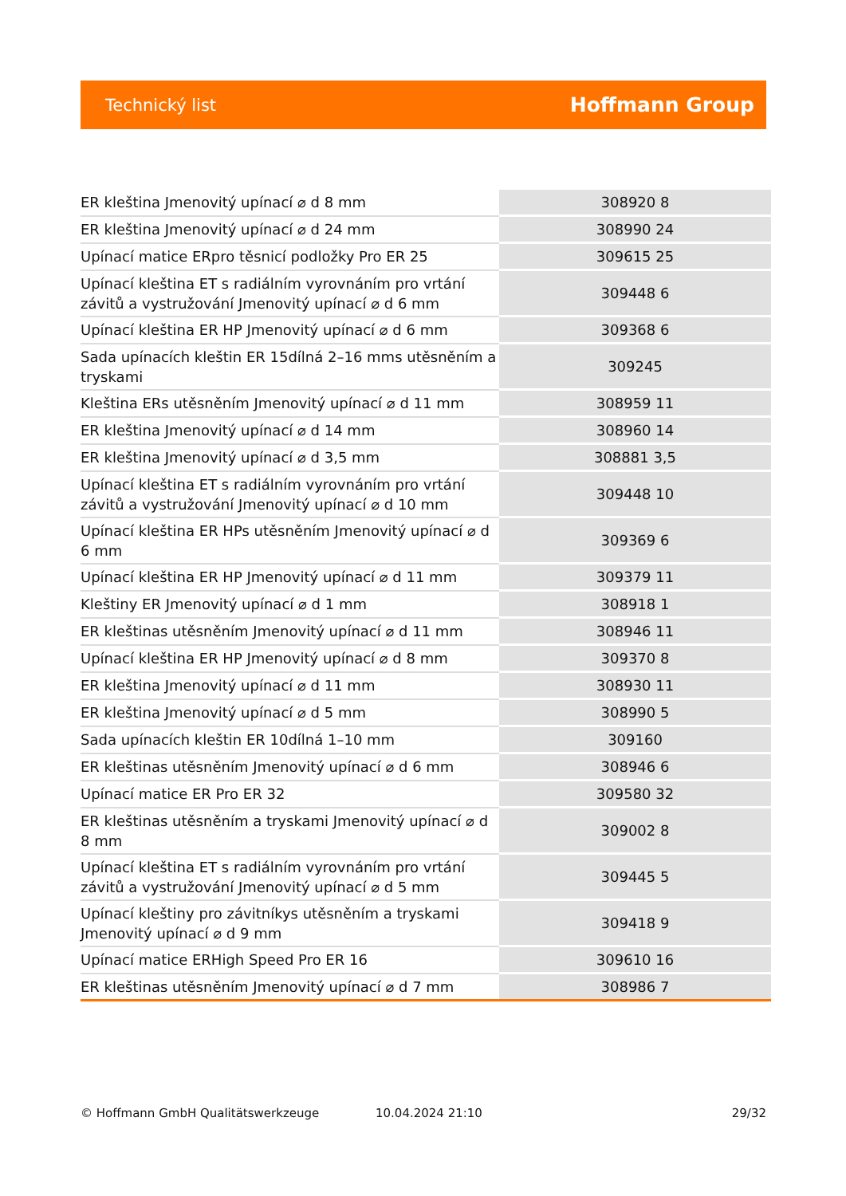Technický list Hoffmann Group
| ER kleština Jmenovitý upínací ⌀ d 8 mm | 308920 8 |
| ER kleština Jmenovitý upínací ⌀ d 24 mm | 308990 24 |
| Upínací matice ERpro těsnicí podložky Pro ER 25 | 309615 25 |
| Upínací kleština ET s radiálním vyrovnáním pro vrtání závitů a vystružování Jmenovitý upínací ⌀ d 6 mm | 309448 6 |
| Upínací kleština ER HP Jmenovitý upínací ⌀ d 6 mm | 309368 6 |
| Sada upínacích kleštin ER 15dílná 2–16 mms utěsněním a tryskami | 309245 |
| Kleština ERs utěsněním Jmenovitý upínací ⌀ d 11 mm | 308959 11 |
| ER kleština Jmenovitý upínací ⌀ d 14 mm | 308960 14 |
| ER kleština Jmenovitý upínací ⌀ d 3,5 mm | 308881 3,5 |
| Upínací kleština ET s radiálním vyrovnáním pro vrtání závitů a vystružování Jmenovitý upínací ⌀ d 10 mm | 309448 10 |
| Upínací kleština ER HPs utěsněním Jmenovitý upínací ⌀ d 6 mm | 309369 6 |
| Upínací kleština ER HP Jmenovitý upínací ⌀ d 11 mm | 309379 11 |
| Kleštiny ER Jmenovitý upínací ⌀ d 1 mm | 308918 1 |
| ER kleštinas utěsněním Jmenovitý upínací ⌀ d 11 mm | 308946 11 |
| Upínací kleština ER HP Jmenovitý upínací ⌀ d 8 mm | 309370 8 |
| ER kleština Jmenovitý upínací ⌀ d 11 mm | 308930 11 |
| ER kleština Jmenovitý upínací ⌀ d 5 mm | 308990 5 |
| Sada upínacích kleštin ER 10dílná 1–10 mm | 309160 |
| ER kleštinas utěsněním Jmenovitý upínací ⌀ d 6 mm | 308946 6 |
| Upínací matice ER Pro ER 32 | 309580 32 |
| ER kleštinas utěsněním a tryskami Jmenovitý upínací ⌀ d 8 mm | 309002 8 |
| Upínací kleština ET s radiálním vyrovnáním pro vrtání závitů a vystružování Jmenovitý upínací ⌀ d 5 mm | 309445 5 |
| Upínací kleštiny pro závitníkys utěsněním a tryskami Jmenovitý upínací ⌀ d 9 mm | 309418 9 |
| Upínací matice ERHigh Speed Pro ER 16 | 309610 16 |
| ER kleštinas utěsněním Jmenovitý upínací ⌀ d 7 mm | 308986 7 |
© Hoffmann GmbH Qualitätswerkzeuge 10.04.2024 21:10 29/32